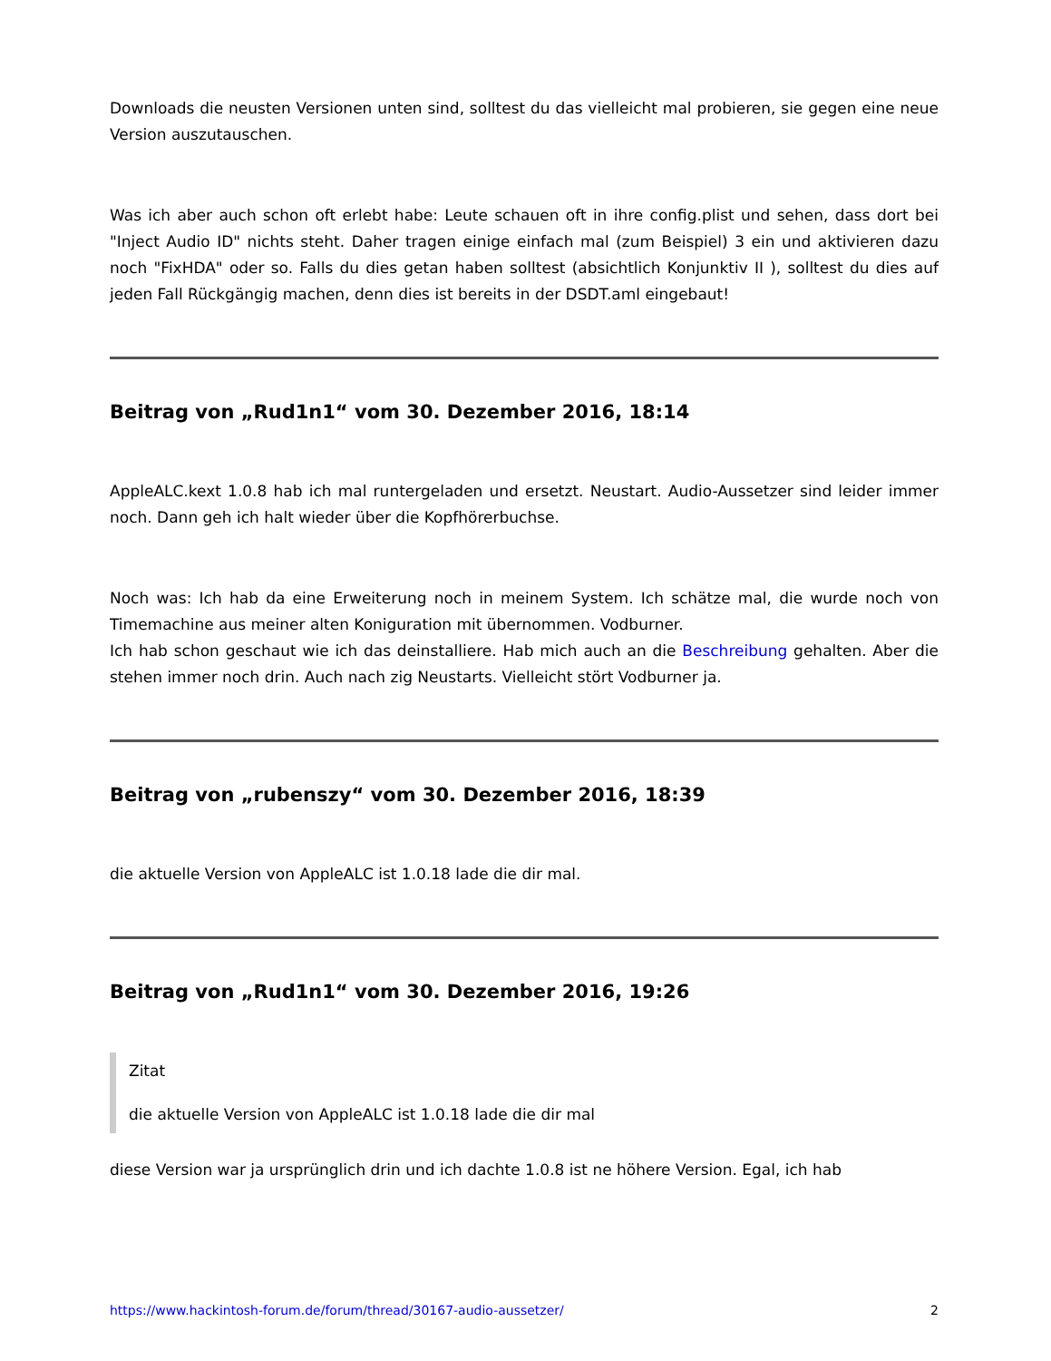Downloads die neusten Versionen unten sind, solltest du das vielleicht mal probieren, sie gegen eine neue Version auszutauschen.
Was ich aber auch schon oft erlebt habe: Leute schauen oft in ihre config.plist und sehen, dass dort bei "Inject Audio ID" nichts steht. Daher tragen einige einfach mal (zum Beispiel) 3 ein und aktivieren dazu noch "FixHDA" oder so. Falls du dies getan haben solltest (absichtlich Konjunktiv II ), solltest du dies auf jeden Fall Rückgängig machen, denn dies ist bereits in der DSDT.aml eingebaut!
Beitrag von „Rud1n1“ vom 30. Dezember 2016, 18:14
AppleALC.kext 1.0.8 hab ich mal runtergeladen und ersetzt. Neustart. Audio-Aussetzer sind leider immer noch. Dann geh ich halt wieder über die Kopfhörerbuchse.
Noch was: Ich hab da eine Erweiterung noch in meinem System. Ich schätze mal, die wurde noch von Timemachine aus meiner alten Koniguration mit übernommen. Vodburner.
Ich hab schon geschaut wie ich das deinstalliere. Hab mich auch an die Beschreibung gehalten. Aber die stehen immer noch drin. Auch nach zig Neustarts. Vielleicht stört Vodburner ja.
Beitrag von „rubenszy“ vom 30. Dezember 2016, 18:39
die aktuelle Version von AppleALC ist 1.0.18 lade die dir mal.
Beitrag von „Rud1n1“ vom 30. Dezember 2016, 19:26
Zitat
die aktuelle Version von AppleALC ist 1.0.18 lade die dir mal
diese Version war ja ursprünglich drin und ich dachte 1.0.8 ist ne höhere Version. Egal, ich hab
https://www.hackintosh-forum.de/forum/thread/30167-audio-aussetzer/ 2